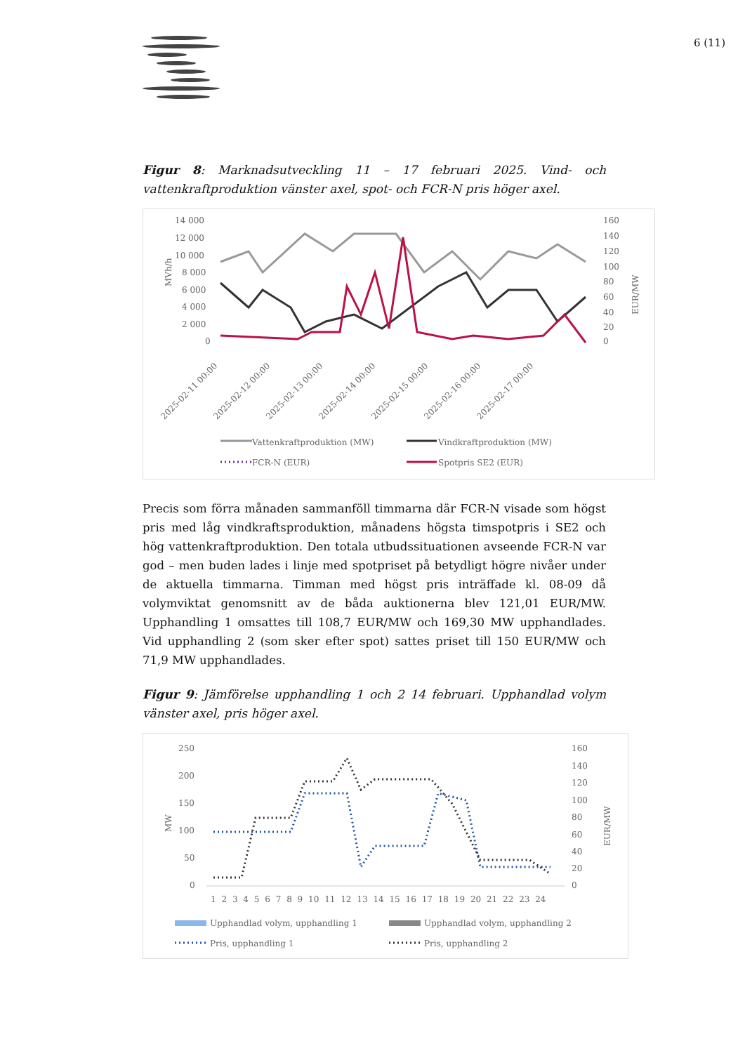6 (11)
Figur 8: Marknadsutveckling 11 – 17 februari 2025. Vind- och vattenkraftproduktion vänster axel, spot- och FCR-N pris höger axel.
14 000
12 000
10 000
8 000
6 000
4 000
2 000
0
160
140
120
100
80
60
40
20
0
MVh/h
EUR/MW
2025-02-11 00:00
2025-02-12 00:00
2025-02-13 00:00
2025-02-14 00:00
2025-02-15 00:00
2025-02-16 00:00
2025-02-17 00:00
Vattenkraftproduktion (MW)
Vindkraftproduktion (MW)
FCR-N (EUR)
Spotpris SE2 (EUR)
Precis som förra månaden sammanföll timmarna där FCR-N visade som högst pris med låg vindkraftsproduktion, månadens högsta timspotpris i SE2 och hög vattenkraftproduktion. Den totala utbudssituationen avseende FCR-N var god – men buden lades i linje med spotpriset på betydligt högre nivåer under de aktuella timmarna. Timman med högst pris inträffade kl. 08-09 då volymviktat genomsnitt av de båda auktionerna blev 121,01 EUR/MW. Upphandling 1 omsattes till 108,7 EUR/MW och 169,30 MW upphandlades. Vid upphandling 2 (som sker efter spot) sattes priset till 150 EUR/MW och 71,9 MW upphandlades.
Figur 9: Jämförelse upphandling 1 och 2 14 februari. Upphandlad volym vänster axel, pris höger axel.
250
200
150
100
50
0
160
140
120
100
80
60
40
20
0
MW
EUR/MW
1 2 3 4 5 6 7 8 9 10 11 12 13 14 15 16 17 18 19 20 21 22 23 24
Upphandlad volym, upphandling 1
Upphandlad volym, upphandling 2
Pris, upphandling 1
Pris, upphandling 2